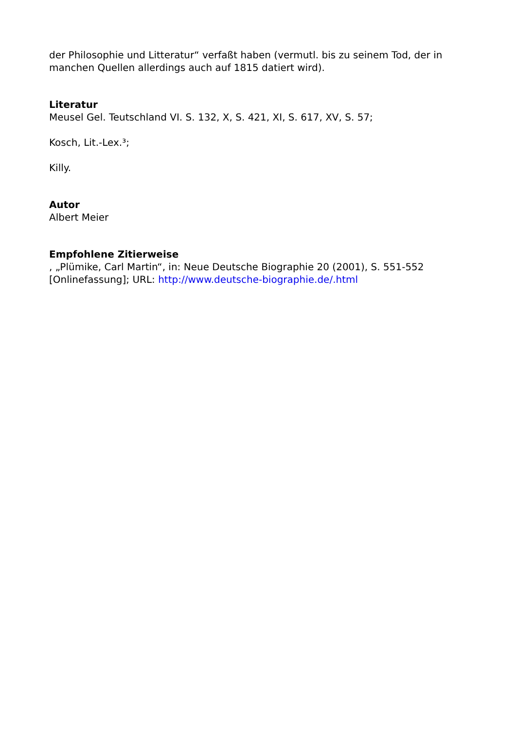der Philosophie und Litteratur“ verfaßt haben (vermutl. bis zu seinem Tod, der in manchen Quellen allerdings auch auf 1815 datiert wird).
Literatur
Meusel Gel. Teutschland VI. S. 132, X, S. 421, XI, S. 617, XV, S. 57;
Kosch, Lit.-Lex.³;
Killy.
Autor
Albert Meier
Empfohlene Zitierweise
, „Plümike, Carl Martin“, in: Neue Deutsche Biographie 20 (2001), S. 551-552 [Onlinefassung]; URL: http://www.deutsche-biographie.de/.html